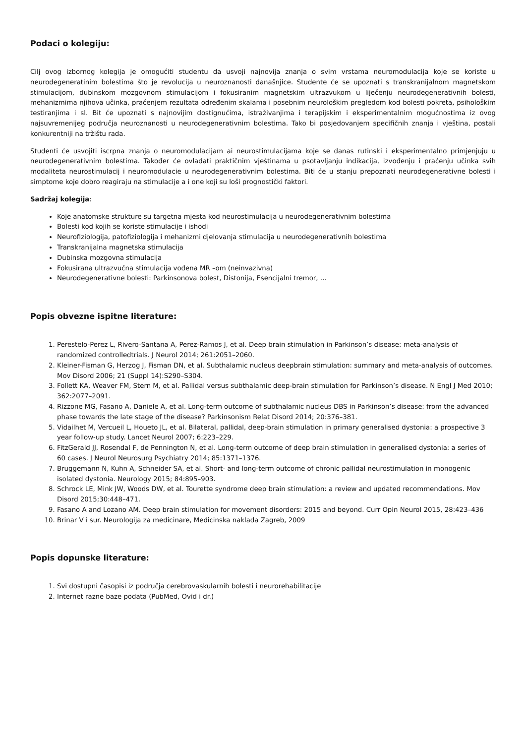Podaci o kolegiju:
Cilj ovog izbornog kolegija je omogućiti studentu da usvoji najnovija znanja o svim vrstama neuromodulacija koje se koriste u neurodegeneratinim bolestima što je revolucija u neuroznanosti današnjice. Studente će se upoznati s transkranijalnom magnetskom stimulacijom, dubinskom mozgovnom stimulacijom i fokusiranim magnetskim ultrazvukom u liječenju neurodegenerativnih bolesti, mehanizmima njihova učinka, praćenjem rezultata određenim skalama i posebnim neurološkim pregledom kod bolesti pokreta, psihološkim testiranjima i sl. Bit će upoznati s najnovijim dostignućima, istraživanjima i terapijskim i eksperimentalnim mogućnostima iz ovog najsuvremenijeg područja neuroznanosti u neurodegenerativnim bolestima. Tako bi posjedovanjem specifičnih znanja i vještina, postali konkurentniji na tržištu rada.
Studenti će usvojiti iscrpna znanja o neuromodulacijam ai neurostimulacijama koje se danas rutinski i eksperimentalno primjenjuju u neurodegenerativnim bolestima. Također će ovladati praktičnim vještinama u psotavljanju indikacija, izvođenju i praćenju učinka svih modaliteta neurostimulacij i neuromodulacie u neurodegenerativnim bolestima. Biti će u stanju prepoznati neurodegenerativne bolesti i simptome koje dobro reagiraju na stimulacije a i one koji su loši prognostički faktori.
Sadržaj kolegija:
Koje anatomske strukture su targetna mjesta kod neurostimulacija u neurodegenerativnim bolestima
Bolesti kod kojih se koriste stimulacije i ishodi
Neurofiziologija, patofiziologija i mehanizmi djelovanja stimulacija u neurodegenerativnih bolestima
Transkranijalna magnetska stimulacija
Dubinska mozgovna stimulacija
Fokusirana ultrazvučna stimulacija vođena MR –om (neinvazivna)
Neurodegenerativne bolesti: Parkinsonova bolest, Distonija, Esencijalni tremor, …
Popis obvezne ispitne literature:
1. Perestelo-Perez L, Rivero-Santana A, Perez-Ramos J, et al. Deep brain stimulation in Parkinson’s disease: meta-analysis of randomized controlledtrials. J Neurol 2014; 261:2051–2060.
2. Kleiner-Fisman G, Herzog J, Fisman DN, et al. Subthalamic nucleus deepbrain stimulation: summary and meta-analysis of outcomes. Mov Disord 2006; 21 (Suppl 14):S290–S304.
3. Follett KA, Weaver FM, Stern M, et al. Pallidal versus subthalamic deep-brain stimulation for Parkinson’s disease. N Engl J Med 2010; 362:2077–2091.
4. Rizzone MG, Fasano A, Daniele A, et al. Long-term outcome of subthalamic nucleus DBS in Parkinson’s disease: from the advanced phase towards the late stage of the disease? Parkinsonism Relat Disord 2014; 20:376–381.
5. Vidailhet M, Vercueil L, Houeto JL, et al. Bilateral, pallidal, deep-brain stimulation in primary generalised dystonia: a prospective 3 year follow-up study. Lancet Neurol 2007; 6:223–229.
6. FitzGerald JJ, Rosendal F, de Pennington N, et al. Long-term outcome of deep brain stimulation in generalised dystonia: a series of 60 cases. J Neurol Neurosurg Psychiatry 2014; 85:1371–1376.
7. Bruggemann N, Kuhn A, Schneider SA, et al. Short- and long-term outcome of chronic pallidal neurostimulation in monogenic isolated dystonia. Neurology 2015; 84:895–903.
8. Schrock LE, Mink JW, Woods DW, et al. Tourette syndrome deep brain stimulation: a review and updated recommendations. Mov Disord 2015;30:448–471.
9. Fasano A and Lozano AM. Deep brain stimulation for movement disorders: 2015 and beyond. Curr Opin Neurol 2015, 28:423–436
10. Brinar V i sur. Neurologija za medicinare, Medicinska naklada Zagreb, 2009
Popis dopunske literature:
1. Svi dostupni časopisi iz područja cerebrovaskularnih bolesti i neurorehabilitacije
2. Internet razne baze podata (PubMed, Ovid i dr.)